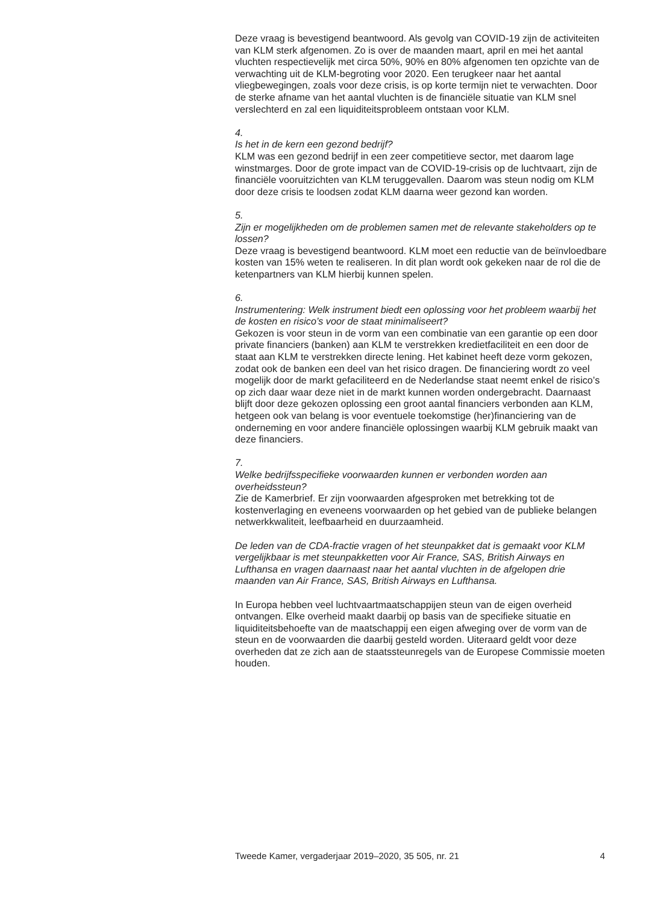Deze vraag is bevestigend beantwoord. Als gevolg van COVID-19 zijn de activiteiten van KLM sterk afgenomen. Zo is over de maanden maart, april en mei het aantal vluchten respectievelijk met circa 50%, 90% en 80% afgenomen ten opzichte van de verwachting uit de KLM-begroting voor 2020. Een terugkeer naar het aantal vliegbewegingen, zoals voor deze crisis, is op korte termijn niet te verwachten. Door de sterke afname van het aantal vluchten is de financiële situatie van KLM snel verslechterd en zal een liquiditeitsprobleem ontstaan voor KLM.
4.
Is het in de kern een gezond bedrijf?
KLM was een gezond bedrijf in een zeer competitieve sector, met daarom lage winstmarges. Door de grote impact van de COVID-19-crisis op de luchtvaart, zijn de financiële vooruitzichten van KLM teruggevallen. Daarom was steun nodig om KLM door deze crisis te loodsen zodat KLM daarna weer gezond kan worden.
5.
Zijn er mogelijkheden om de problemen samen met de relevante stakeholders op te lossen?
Deze vraag is bevestigend beantwoord. KLM moet een reductie van de beïnvloedbare kosten van 15% weten te realiseren. In dit plan wordt ook gekeken naar de rol die de ketenpartners van KLM hierbij kunnen spelen.
6.
Instrumentering: Welk instrument biedt een oplossing voor het probleem waarbij het de kosten en risico’s voor de staat minimaliseert?
Gekozen is voor steun in de vorm van een combinatie van een garantie op een door private financiers (banken) aan KLM te verstrekken kredietfaciliteit en een door de staat aan KLM te verstrekken directe lening. Het kabinet heeft deze vorm gekozen, zodat ook de banken een deel van het risico dragen. De financiering wordt zo veel mogelijk door de markt gefaciliteerd en de Nederlandse staat neemt enkel de risico’s op zich daar waar deze niet in de markt kunnen worden ondergebracht. Daarnaast blijft door deze gekozen oplossing een groot aantal financiers verbonden aan KLM, hetgeen ook van belang is voor eventuele toekomstige (her)financiering van de onderneming en voor andere financiële oplossingen waarbij KLM gebruik maakt van deze financiers.
7.
Welke bedrijfsspecifieke voorwaarden kunnen er verbonden worden aan overheidssteun?
Zie de Kamerbrief. Er zijn voorwaarden afgesproken met betrekking tot de kostenverlaging en eveneens voorwaarden op het gebied van de publieke belangen netwerkkwaliteit, leefbaarheid en duurzaamheid.
De leden van de CDA-fractie vragen of het steunpakket dat is gemaakt voor KLM vergelijkbaar is met steunpakketten voor Air France, SAS, British Airways en Lufthansa en vragen daarnaast naar het aantal vluchten in de afgelopen drie maanden van Air France, SAS, British Airways en Lufthansa.
In Europa hebben veel luchtvaartmaatschappijen steun van de eigen overheid ontvangen. Elke overheid maakt daarbij op basis van de specifieke situatie en liquiditeitsbehoefte van de maatschappij een eigen afweging over de vorm van de steun en de voorwaarden die daarbij gesteld worden. Uiteraard geldt voor deze overheden dat ze zich aan de staatssteunregels van de Europese Commissie moeten houden.
Tweede Kamer, vergaderjaar 2019–2020, 35 505, nr. 21 4